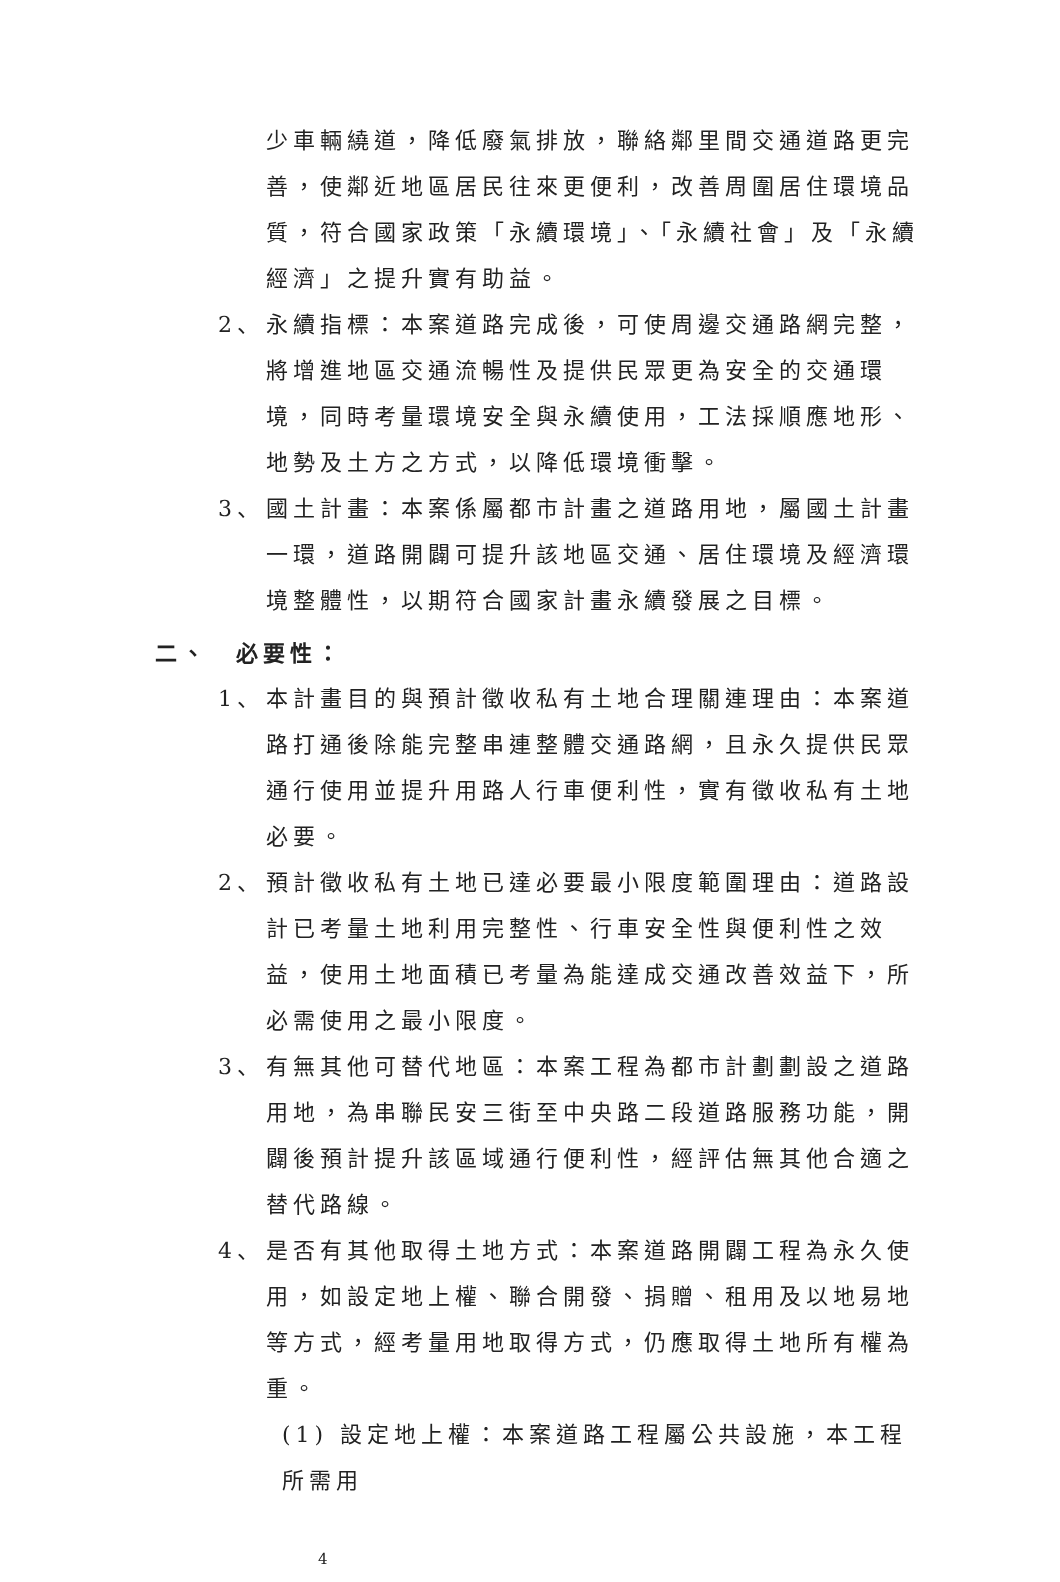少車輛繞道，降低廢氣排放，聯絡鄰里間交通道路更完善，使鄰近地區居民往來更便利，改善周圍居住環境品質，符合國家政策「永續環境」、「永續社會」及「永續經濟」之提升實有助益。
2、 永續指標：本案道路完成後，可使周邊交通路網完整，將增進地區交通流暢性及提供民眾更為安全的交通環境，同時考量環境安全與永續使用，工法採順應地形、地勢及土方之方式，以降低環境衝擊。
3、 國土計畫：本案係屬都市計畫之道路用地，屬國土計畫一環，道路開闢可提升該地區交通、居住環境及經濟環境整體性，以期符合國家計畫永續發展之目標。
二、　必要性：
1、 本計畫目的與預計徵收私有土地合理關連理由：本案道路打通後除能完整串連整體交通路網，且永久提供民眾通行使用並提升用路人行車便利性，實有徵收私有土地必要。
2、 預計徵收私有土地已達必要最小限度範圍理由：道路設計已考量土地利用完整性、行車安全性與便利性之效益，使用土地面積已考量為能達成交通改善效益下，所必需使用之最小限度。
3、 有無其他可替代地區：本案工程為都市計劃劃設之道路用地，為串聯民安三街至中央路二段道路服務功能，開闢後預計提升該區域通行便利性，經評估無其他合適之替代路線。
4、 是否有其他取得土地方式：本案道路開闢工程為永久使用，如設定地上權、聯合開發、捐贈、租用及以地易地等方式，經考量用地取得方式，仍應取得土地所有權為重。
(1) 設定地上權：本案道路工程屬公共設施，本工程所需用
4